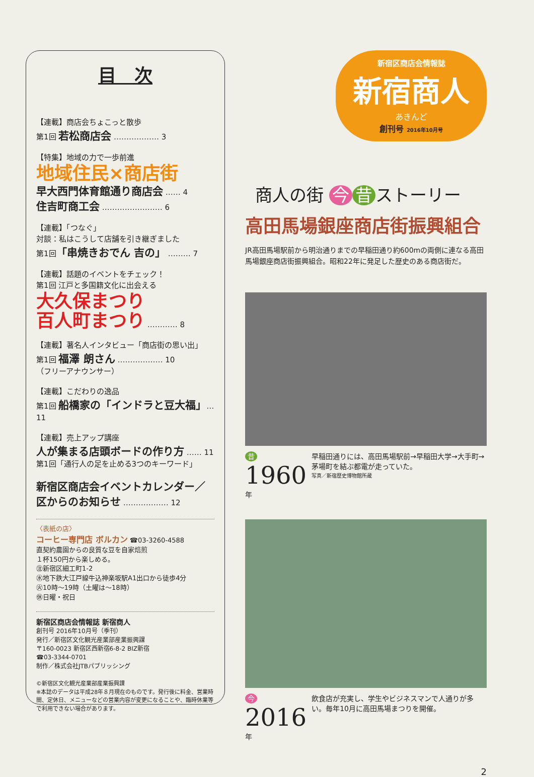目　次
【連載】商店会ちょこっと散歩
第1回 若松商店会 ……………… 3
【特集】地域の力で一歩前進
地域住民×商店街
早大西門体育館通り商店会 …… 4
住吉町商工会 …………………… 6
【連載】「つなぐ」
対談：私はこうして店舗を引き継ぎました
第1回「串焼きおでん 吉の」 ……… 7
【連載】話題のイベントをチェック！
第1回 江戸と多国籍文化に出会える
大久保まつり
百人町まつり ………… 8
【連載】著名人インタビュー「商店街の思い出」
第1回 福澤 朗さん ……………… 10
（フリーアナウンサー）
【連載】こだわりの逸品
第1回 船橋家の「インドラと豆大福」… 11
【連載】売上アップ講座
人が集まる店頭ボードの作り方 …… 11
第1回「通行人の足を止める3つのキーワード」
新宿区商店会イベントカレンダー／
区からのお知らせ ……………… 12
〈表紙の店〉
コーヒー専門店 ボルカン ☎03-3260-4588
直契約農園からの良質な豆を自家焙煎
１杯150円から楽しめる。
㊟新宿区細工町1-2
㊌地下鉄大江戸線牛込神楽坂駅A1出口から徒歩4分
㊋10時～19時（土曜は～18時）
㊡日曜・祝日
新宿区商店会情報誌 新宿商人
創刊号 2016年10月号（季刊）
発行／新宿区文化観光産業部産業振興課
〒160-0023 新宿区西新宿6-8-2 BIZ新宿
☎03-3344-0701
制作／株式会社JTBパブリッシング
©新宿区文化観光産業部産業振興課
※本誌のデータは平成28年８月現在のものです。発行後に料金、営業時間、定休日、メニューなどの営業内容が変更になることや、臨時休業等で利用できない場合があります。
新宿区商店会情報誌
新宿商人
あきんど
創刊号 2016年10月号
商人の街 今 昔 ストーリー
高田馬場銀座商店街振興組合
JR高田馬場駅前から明治通りまでの早稲田通り約600mの両側に連なる高田馬場銀座商店街振興組合。昭和22年に発足した歴史のある商店街だ。
昔 1960年 早稲田通りには、高田馬場駅前→早稲田大学→大手町→茅場町を結ぶ都電が走っていた。
写真／新宿歴史博物館所蔵
今 2016年 飲食店が充実し、学生やビジネスマンで人通りが多い。毎年10月に高田馬場まつりを開催。
2